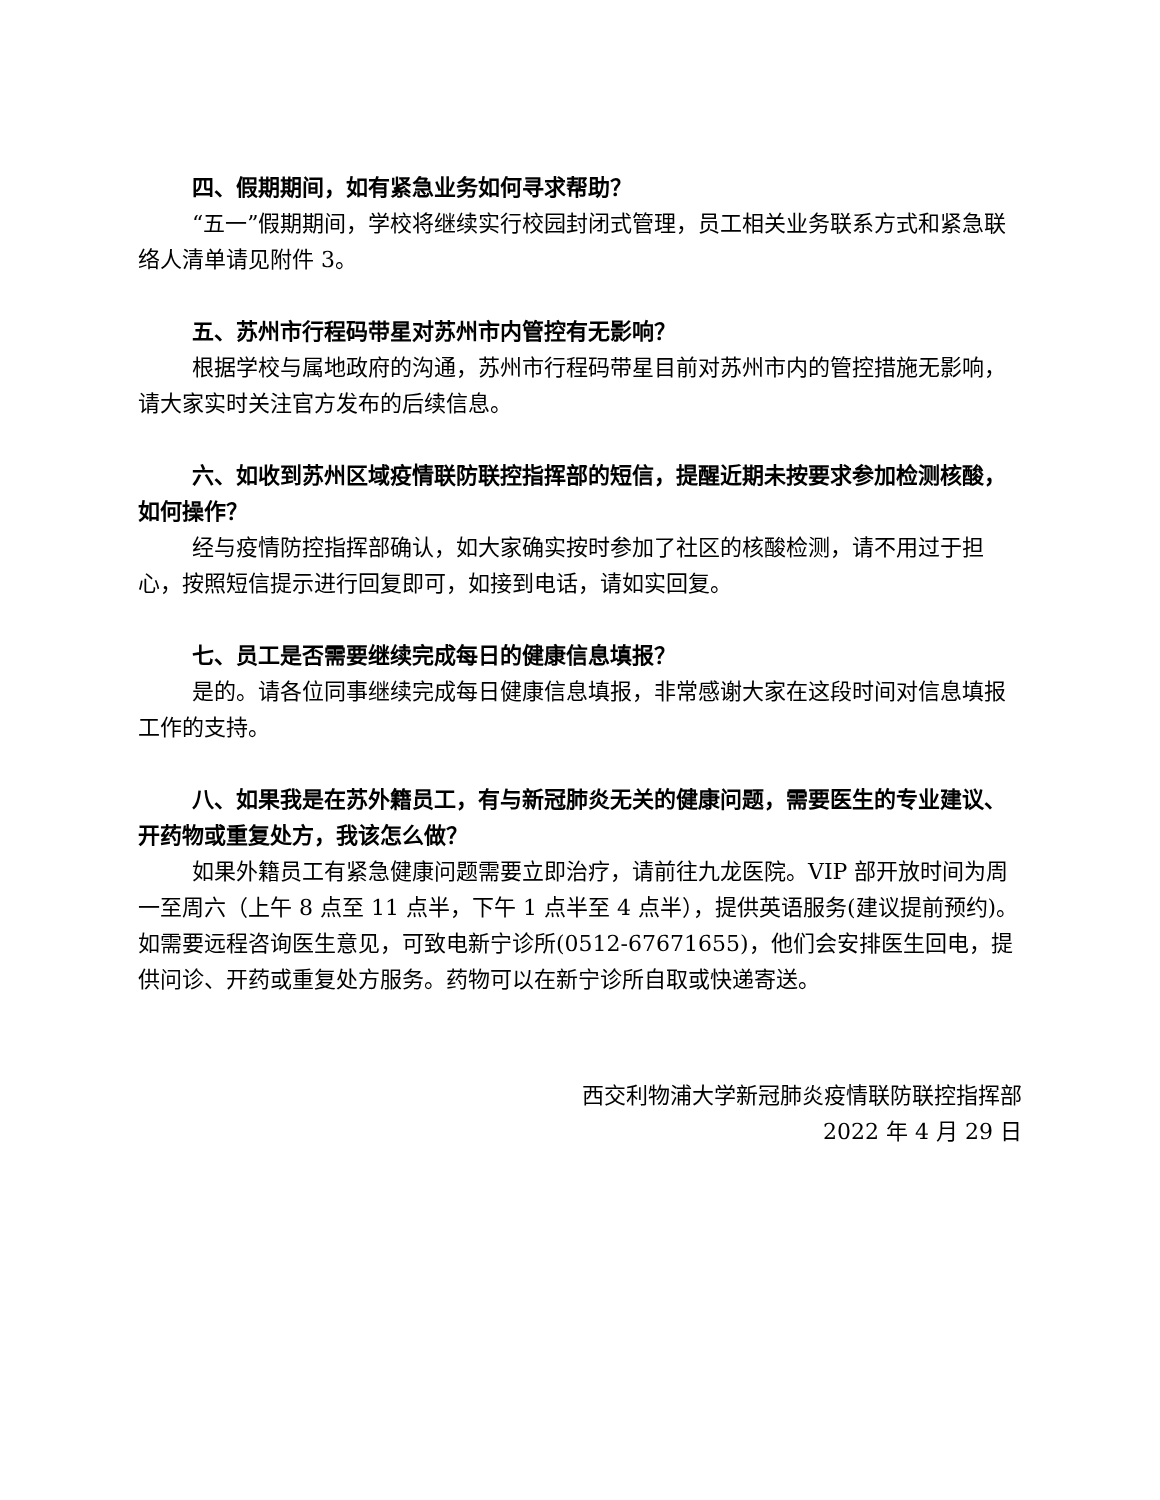四、假期期间，如有紧急业务如何寻求帮助？
“五一”假期期间，学校将继续实行校园封闭式管理，员工相关业务联系方式和紧急联络人清单请见附件 3。
五、苏州市行程码带星对苏州市内管控有无影响？
根据学校与属地政府的沟通，苏州市行程码带星目前对苏州市内的管控措施无影响，请大家实时关注官方发布的后续信息。
六、如收到苏州区域疫情联防联控指挥部的短信，提醒近期未按要求参加检测核酸，如何操作？
经与疫情防控指挥部确认，如大家确实按时参加了社区的核酸检测，请不用过于担心，按照短信提示进行回复即可，如接到电话，请如实回复。
七、员工是否需要继续完成每日的健康信息填报？
是的。请各位同事继续完成每日健康信息填报，非常感谢大家在这段时间对信息填报工作的支持。
八、如果我是在苏外籍员工，有与新冠肺炎无关的健康问题，需要医生的专业建议、开药物或重复处方，我该怎么做？
如果外籍员工有紧急健康问题需要立即治疗，请前往九龙医院。VIP 部开放时间为周一至周六（上午 8 点至 11 点半，下午 1 点半至 4 点半），提供英语服务(建议提前预约)。如需要远程咨询医生意见，可致电新宁诊所(0512-67671655)，他们会安排医生回电，提供问诊、开药或重复处方服务。药物可以在新宁诊所自取或快递寄送。
西交利物浦大学新冠肺炎疫情联防联控指挥部
2022 年 4 月 29 日